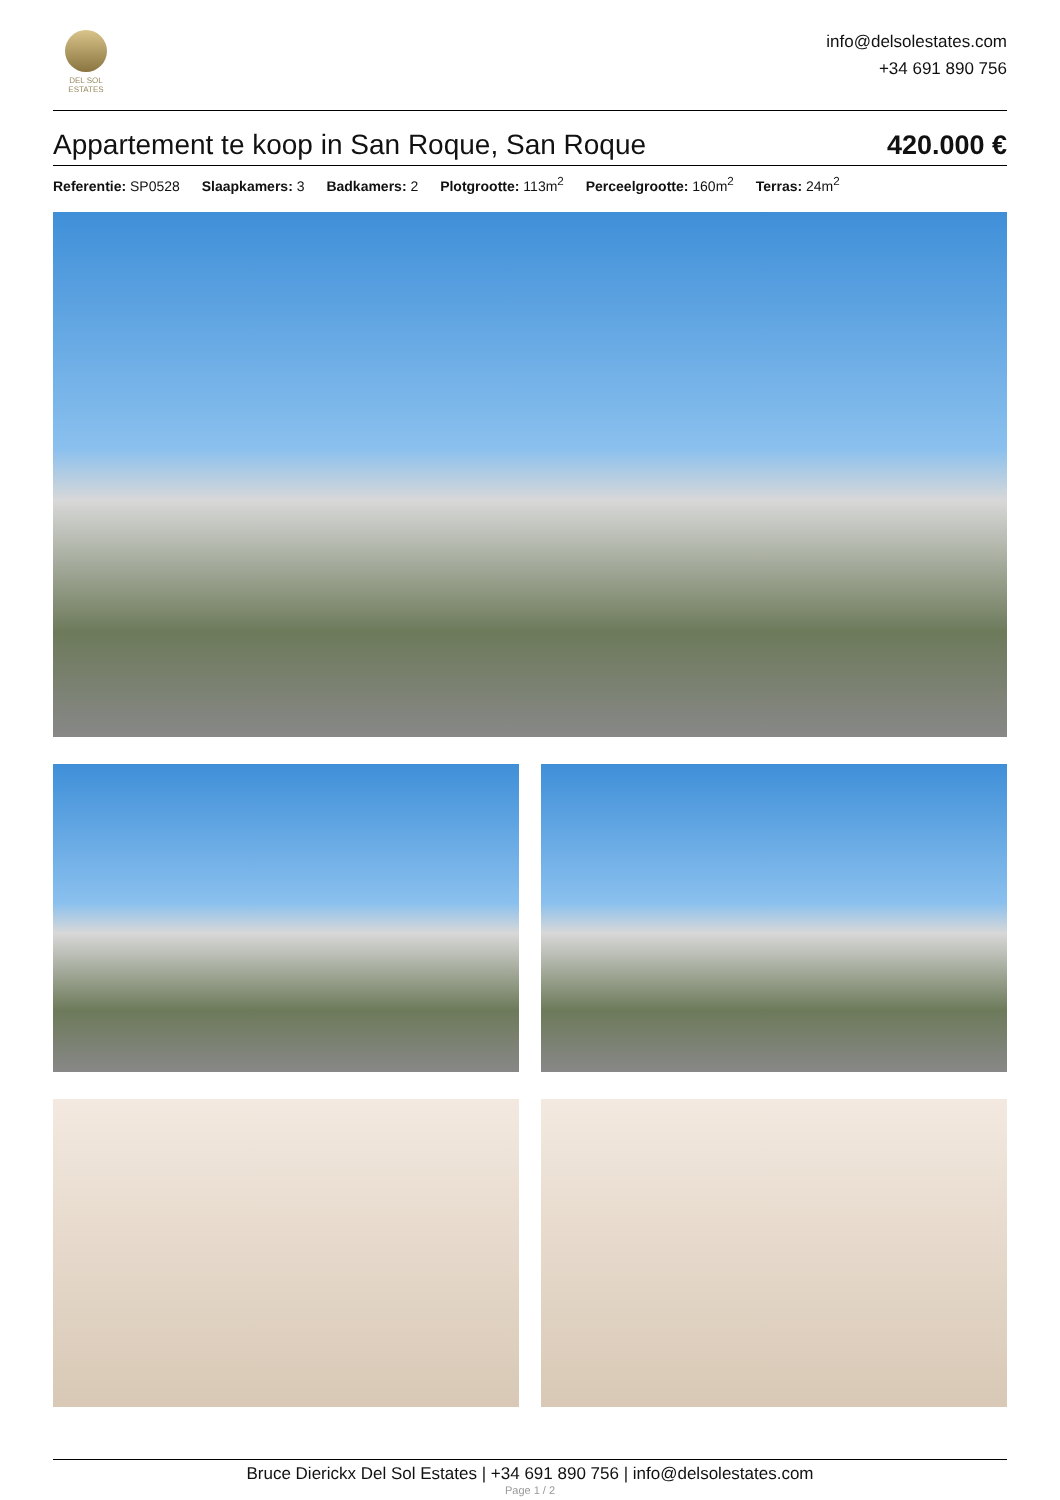DEL SOL
ESTATES
info@delsolestates.com
+34 691 890 756
Appartement te koop in San Roque, San Roque
420.000 €
Referentie: SP0528 Slaapkamers: 3 Badkamers: 2 Plotgrootte: 113m<sup>2</sup> Perceelgrootte: 160m<sup>2</sup> Terras: 24m<sup>2</sup>
Bruce Dierickx Del Sol Estates | +34 691 890 756 | info@delsolestates.com
Page 1 / 2